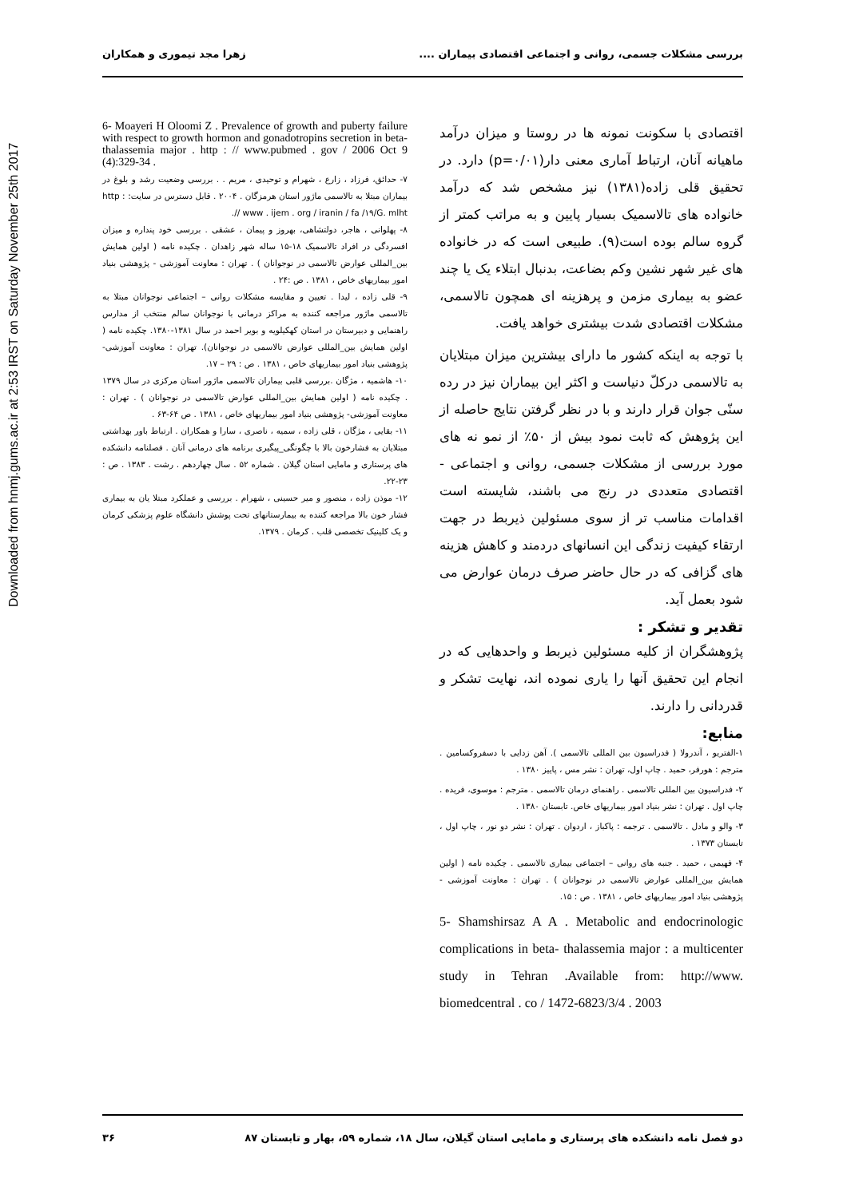Downloaded from hnmj.gums.ac.ir at 2:53 IRST on Saturday November 25th 2017
بررسی مشکلات جسمی، روانی و اجتماعی اقتصادی بیماران .... زهرا مجد تیموری و همکاران
اقتصادی با سکونت نمونه ها در روستا و میزان درآمد ماهیانه آنان، ارتباط آماری معنی دار(p=۰/۰۱) دارد. در تحقیق قلی زاده(۱۳۸۱) نیز مشخص شد که درآمد خانواده های تالاسمیک بسیار پایین و به مراتب کمتر از گروه سالم بوده است(۹). طبیعی است که در خانواده های غیر شهر نشین وکم بضاعت، بدنبال ابتلاء یک یا چند عضو به بیماری مزمن و پرهزینه ای همچون تالاسمی، مشکلات اقتصادی شدت بیشتری خواهد یافت.
با توجه به اینکه کشور ما دارای بیشترین میزان مبتلایان به تالاسمی درکلّ دنیاست و اکثر این بیماران نیز در رده سنّی جوان قرار دارند و با در نظر گرفتن نتایج حاصله از این پژوهش که ثابت نمود بیش از ۵۰٪ از نمو نه های مورد بررسی از مشکلات جسمی، روانی و اجتماعی - اقتصادی متعددی در رنج می باشند، شایسته است اقدامات مناسب تر از سوی مسئولین ذیربط در جهت ارتقاء کیفیت زندگی این انسانهای دردمند و کاهش هزینه های گزافی که در حال حاضر صرف درمان عوارض می شود بعمل آید.
تقدیر و تشکر :
پژوهشگران از کلیه مسئولین ذیربط و واحدهایی که در انجام این تحقیق آنها را یاری نموده اند، نهایت تشکر و قدردانی را دارند.
منابع:
۱-الفتریو ، آندرولا ( فدراسیون بین المللی تالاسمی ). آهن زدایی با دسفروکسامین . مترجم : هورفر، حمید . چاپ اول، تهران : نشر مس ، پاییز ۱۳۸۰ .
۲- فدراسیون بین المللی تالاسمی . راهنمای درمان تالاسمی . مترجم : موسوی، فریده . چاپ اول . تهران : نشر بنیاد امور بیماریهای خاص. تابستان ۱۳۸۰ .
۳- والو و مادل . تالاسمی . ترجمه : پاکباز ، اردوان . تهران : نشر دو نور ، چاپ اول ، تابستان ۱۳۷۳ .
۴- فهیمی ، حمید . جنبه های روانی – اجتماعی بیماری تالاسمی . چکیده نامه ( اولین همایش بین_المللی عوارض تالاسمی در نوجوانان ) . تهران : معاونت آموزشی - پژوهشی بنیاد امور بیماریهای خاص ، ۱۳۸۱ . ص : ۱۵.
5- Shamshirsaz A A . Metabolic and endocrinologic complications in beta- thalassemia major : a multicenter study in Tehran .Available from: http://www. biomedcentral . co / 1472-6823/3/4 . 2003
6- Moayeri H Oloomi Z . Prevalence of growth and puberty failure with respect to growth hormon and gonadotropins secretion in beta-thalassemia major . http : // www.pubmed . gov / 2006 Oct 9 (4):329-34 .
۷- حدائق، فرزاد ، زارع ، شهرام و توحیدی ، مریم . . بررسی وضعیت رشد و بلوغ در بیماران مبتلا به تالاسمی ماژور استان هرمزگان . ۲۰۰۴ . قابل دسترس در سایت: http : // www . ijem . org / iranin / fa /۱۹/G. mlht.
۸- پهلوانی ، هاجر، دولتشاهی، بهروز و پیمان ، عشقی . بررسی خود پنداره و میزان افسردگی در افراد تالاسمیک ۱۸-۱۵ ساله شهر زاهدان . چکیده نامه ( اولین همایش بین_المللی عوارض تالاسمی در نوجوانان ) . تهران : معاونت آموزشی - پژوهشی بنیاد امور بیماریهای خاص ، ۱۳۸۱ . ص :۲۴ .
۹- قلی زاده ، لیدا . تعیین و مقایسه مشکلات روانی – اجتماعی نوجوانان مبتلا به تالاسمی ماژور مراجعه کننده به مراکز درمانی با نوجوانان سالم منتخب از مدارس راهنمایی و دبیرستان در استان کهکیلویه و بویر احمد در سال ۱۳۸۱-۱۳۸۰. چکیده نامه ( اولین همایش بین_المللی عوارض تالاسمی در نوجوانان). تهران : معاونت آموزشی- پژوهشی بنیاد امور بیماریهای خاص ، ۱۳۸۱ . ص : ۲۹ – ۱۷.
۱۰- هاشمیه ، مژگان .بررسی قلبی بیماران تالاسمی ماژور استان مرکزی در سال ۱۳۷۹ . چکیده نامه ( اولین همایش بین_المللی عوارض تالاسمی در نوجوانان ) . تهران : معاونت آموزشی- پژوهشی بنیاد امور بیماریهای خاص ، ۱۳۸۱ . ص ۶۴-۶۳ .
۱۱- بقایی ، مژگان ، قلی زاده ، سمیه ، ناصری ، سارا و همکاران . ارتباط باور بهداشتی مبتلایان به فشارخون بالا با چگونگی_پیگیری برنامه های درمانی آنان . فصلنامه دانشکده های پرستاری و مامایی استان گیلان . شماره ۵۲ . سال چهاردهم . رشت . ۱۳۸۳ . ص : ۲۳-۲۲.
۱۲- موذن زاده ، منصور و میر حسینی ، شهرام . بررسی و عملکرد مبتلا یان به بیماری فشار خون بالا مراجعه کننده به بیمارستانهای تحت پوشش دانشگاه علوم پزشکی کرمان و یک کلینیک تخصصی قلب . کرمان . ۱۳۷۹.
دو فصل نامه دانشکده های پرستاری و مامایی استان گیلان، سال ۱۸، شماره ۵۹، بهار و تابستان ۸۷ ۳۶